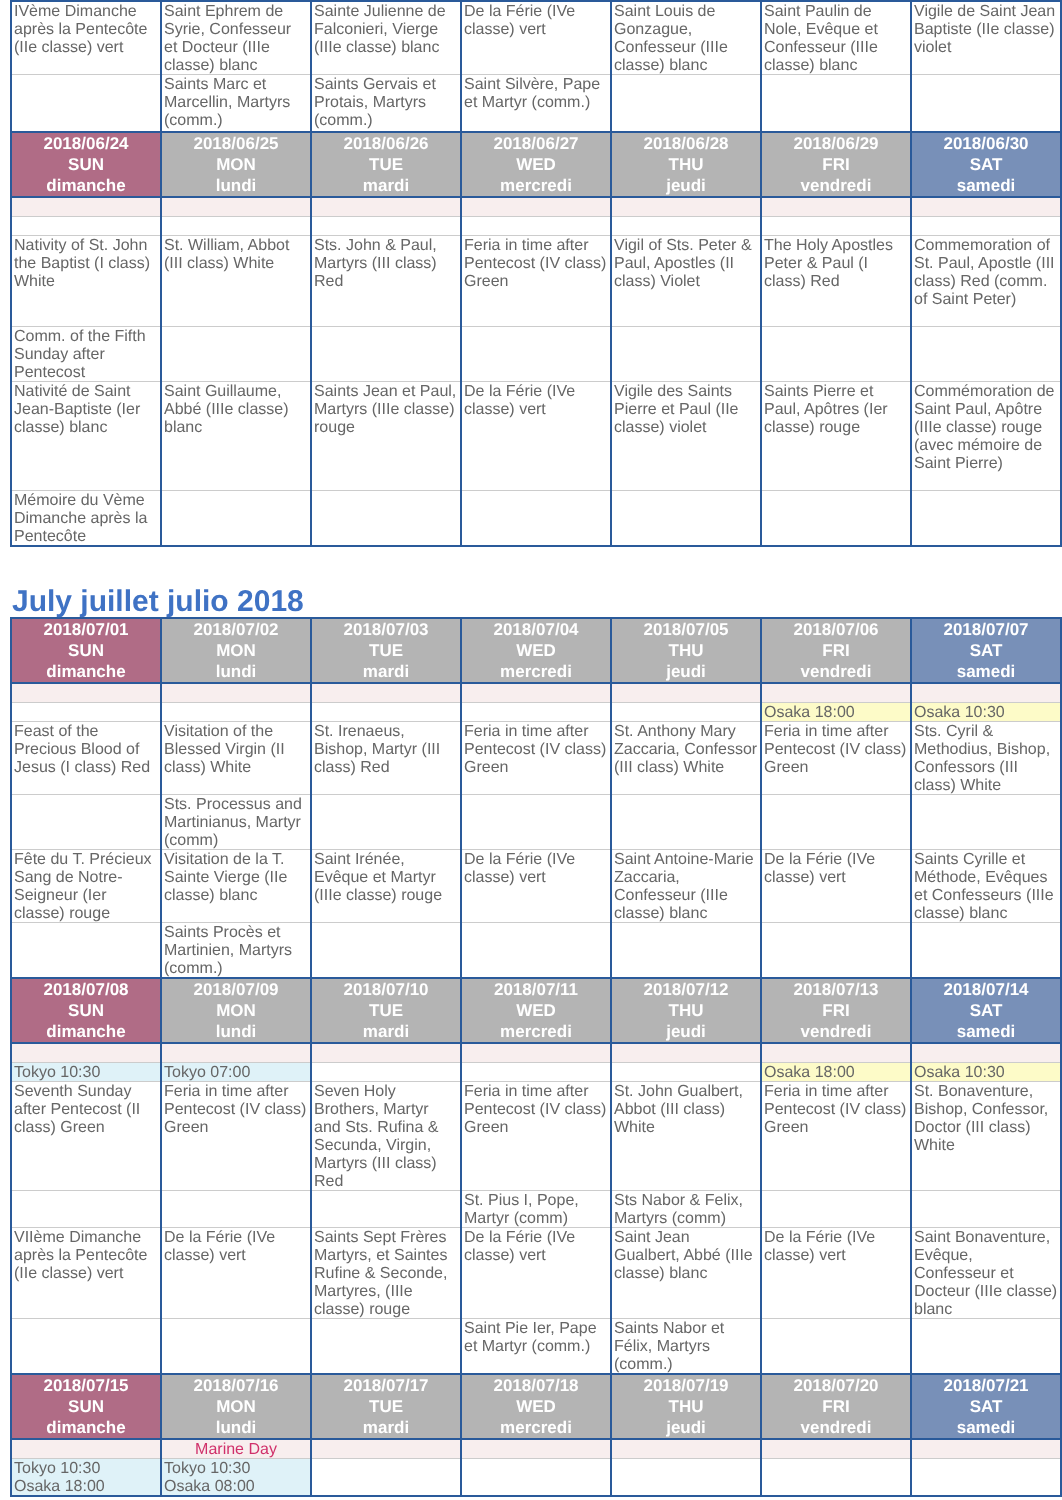| IVème Dimanche après la Pentecôte (IIe classe) vert | Saint Ephrem de Syrie, Confesseur et Docteur (IIIe classe) blanc | Sainte Julienne de Falconieri, Vierge (IIIe classe) blanc | De la Férie (IVe classe) vert | Saint Louis de Gonzague, Confesseur (IIIe classe) blanc | Saint Paulin de Nole, Evêque et Confesseur (IIIe classe) blanc | Vigile de Saint Jean Baptiste (IIe classe) violet |
| | Saints Marc et Marcellin, Martyrs (comm.) | Saints Gervais et Protais, Martyrs (comm.) | Saint Silvère, Pape et Martyr (comm.) | | | |
| 2018/06/24 SUN dimanche | 2018/06/25 MON lundi | 2018/06/26 TUE mardi | 2018/06/27 WED mercredi | 2018/06/28 THU jeudi | 2018/06/29 FRI vendredi | 2018/06/30 SAT samedi |
| Nativity of St. John the Baptist (I class) White | St. William, Abbot (III class) White | Sts. John & Paul, Martyrs (III class) Red | Feria in time after Pentecost (IV class) Green | Vigil of Sts. Peter & Paul, Apostles (II class) Violet | The Holy Apostles Peter & Paul (I class) Red | Commemoration of St. Paul, Apostle (III class) Red (comm. of Saint Peter) |
| Comm. of the Fifth Sunday after Pentecost | | | | | | |
| Nativité de Saint Jean-Baptiste (Ier classe) blanc | Saint Guillaume, Abbé (IIIe classe) blanc | Saints Jean et Paul, Martyrs (IIIe classe) rouge | De la Férie (IVe classe) vert | Vigile des Saints Pierre et Paul (IIe classe) violet | Saints Pierre et Paul, Apôtres (Ier classe) rouge | Commémoration de Saint Paul, Apôtre (IIIe classe) rouge (avec mémoire de Saint Pierre) |
| Mémoire du Vème Dimanche après la Pentecôte | | | | | | |
July juillet julio 2018
| 2018/07/01 SUN dimanche | 2018/07/02 MON lundi | 2018/07/03 TUE mardi | 2018/07/04 WED mercredi | 2018/07/05 THU jeudi | 2018/07/06 FRI vendredi | 2018/07/07 SAT samedi |
| --- | --- | --- | --- | --- | --- | --- |
| | | | | | Osaka 18:00 | Osaka 10:30 |
| Feast of the Precious Blood of Jesus (I class) Red | Visitation of the Blessed Virgin (II class) White | St. Irenaeus, Bishop, Martyr (III class) Red | Feria in time after Pentecost (IV class) Green | St. Anthony Mary Zaccaria, Confessor (III class) White | Feria in time after Pentecost (IV class) Green | Sts. Cyril & Methodius, Bishop, Confessors (III class) White |
| | Sts. Processus and Martinianus, Martyr (comm) | | | | | |
| Fête du T. Précieux Sang de Notre-Seigneur (Ier classe) rouge | Visitation de la T. Sainte Vierge (IIe classe) blanc | Saint Irénée, Evêque et Martyr (IIIe classe) rouge | De la Férie (IVe classe) vert | Saint Antoine-Marie Zaccaria, Confesseur (IIIe classe) blanc | De la Férie (IVe classe) vert | Saints Cyrille et Méthode, Evêques et Confesseurs (IIIe classe) blanc |
| | Saints Procès et Martinien, Martyrs (comm.) | | | | | |
| 2018/07/08 SUN dimanche | 2018/07/09 MON lundi | 2018/07/10 TUE mardi | 2018/07/11 WED mercredi | 2018/07/12 THU jeudi | 2018/07/13 FRI vendredi | 2018/07/14 SAT samedi |
| Tokyo 10:30 | Tokyo 07:00 | | | | Osaka 18:00 | Osaka 10:30 |
| Seventh Sunday after Pentecost (II class) Green | Feria in time after Pentecost (IV class) Green | Seven Holy Brothers, Martyr and Sts. Rufina & Secunda, Virgin, Martyrs (III class) Red | Feria in time after Pentecost (IV class) Green | St. John Gualbert, Abbot (III class) White | Feria in time after Pentecost (IV class) Green | St. Bonaventure, Bishop, Confessor, Doctor (III class) White |
| | | | St. Pius I, Pope, Martyr (comm) | Sts Nabor & Felix, Martyrs (comm) | | |
| VIIème Dimanche après la Pentecôte (IIe classe) vert | De la Férie (IVe classe) vert | Saints Sept Frères Martyrs, et Saintes Rufine & Seconde, Martyres, (IIIe classe) rouge | De la Férie (IVe classe) vert | Saint Jean Gualbert, Abbé (IIIe classe) blanc | De la Férie (IVe classe) vert | Saint Bonaventure, Evêque, Confesseur et Docteur (IIIe classe) blanc |
| | | | Saint Pie Ier, Pape et Martyr (comm.) | Saints Nabor et Félix, Martyrs (comm.) | | |
| 2018/07/15 SUN dimanche | 2018/07/16 MON lundi | 2018/07/17 TUE mardi | 2018/07/18 WED mercredi | 2018/07/19 THU jeudi | 2018/07/20 FRI vendredi | 2018/07/21 SAT samedi |
| | Marine Day | | | | | |
| Tokyo 10:30 Osaka 18:00 | Tokyo 10:30 Osaka 08:00 | | | | | |